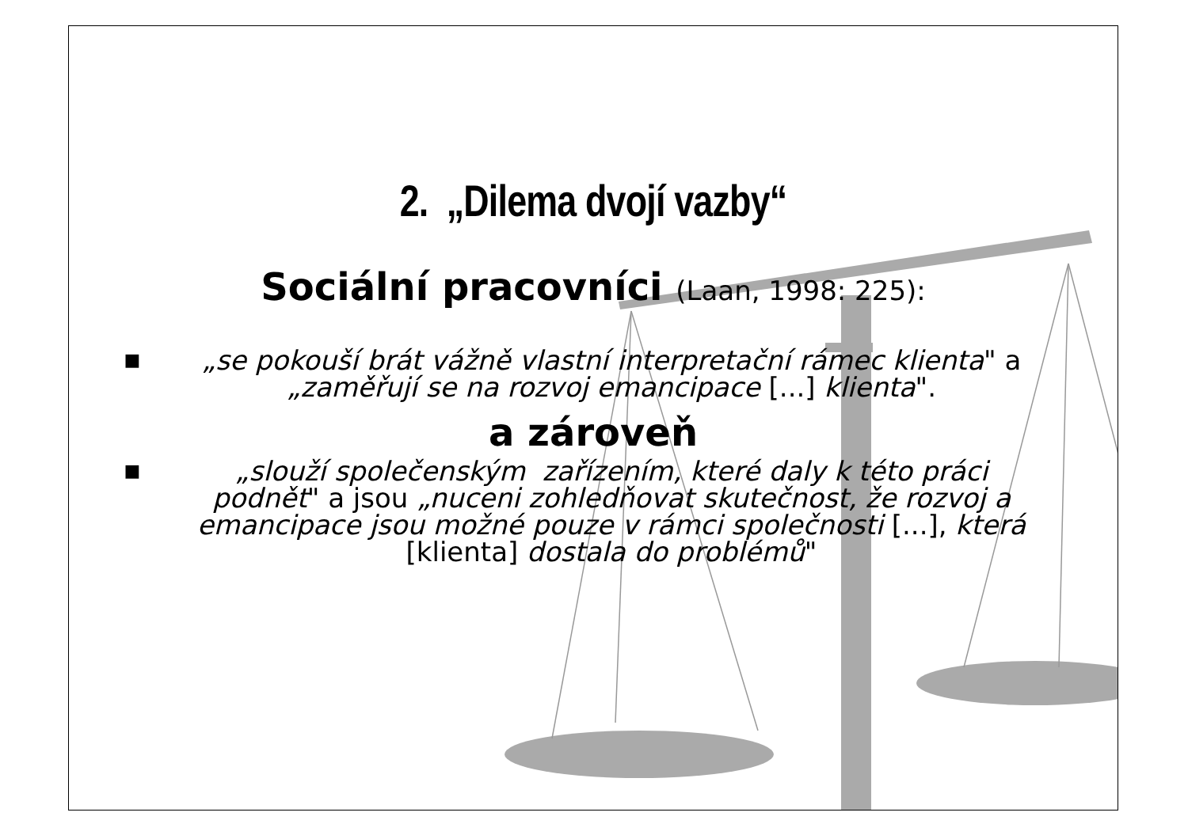2. „Dilema dvojí vazby“
Sociální pracovníci (Laan, 1998: 225):
■
„se pokouší brát vážně vlastní interpretační rámec klienta" a „zaměřují se na rozvoj emancipace [...] klienta".
a zároveň
■
„slouží společenským zařízením, které daly k této práci podnět" a jsou „nuceni zohledňovat skutečnost, že rozvoj a emancipace jsou možné pouze v rámci společnosti [...], která [klienta] dostala do problémů"